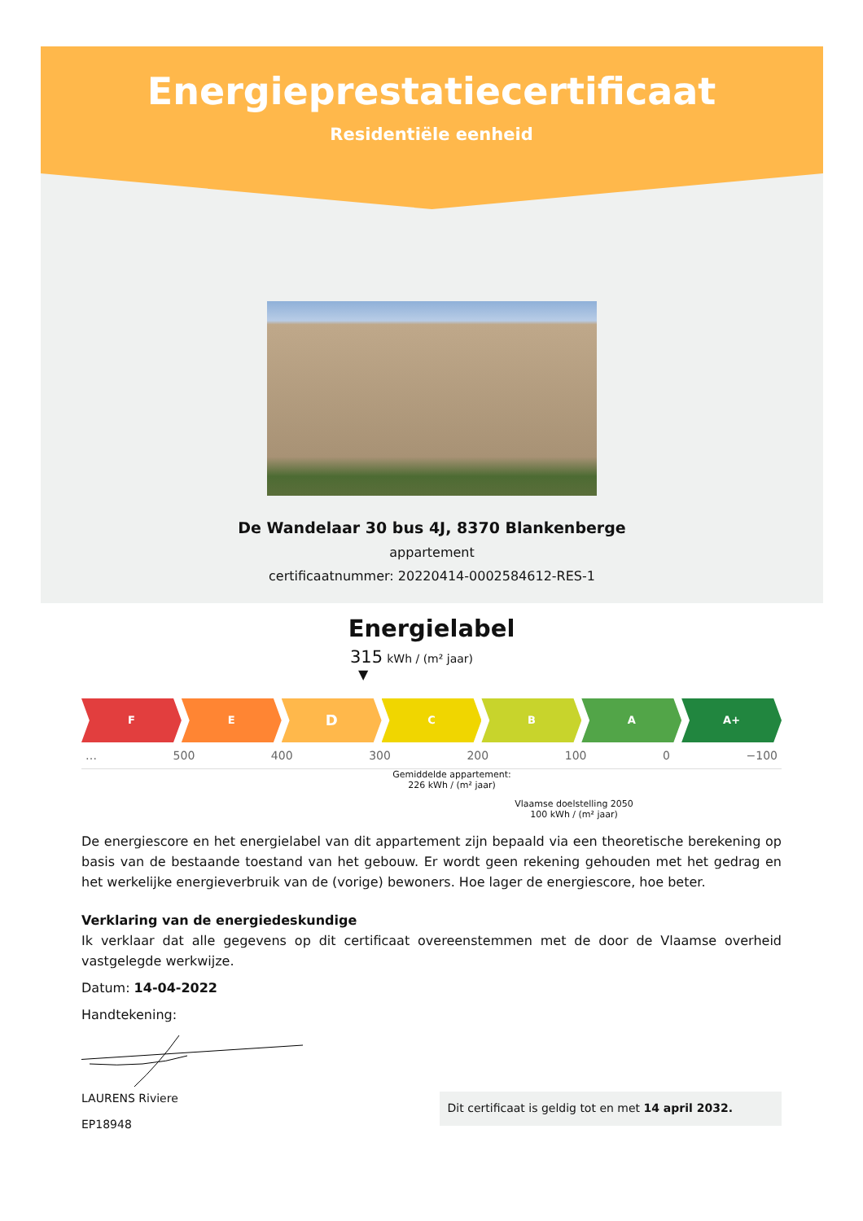Energieprestatiecertificaat
Residentiële eenheid
De Wandelaar 30 bus 4J, 8370 Blankenberge
appartement
certificaatnummer: 20220414-0002584612-RES-1
Energielabel
315 kWh / (m² jaar)
▼
F E
D
C B A A+
… 500 400 300 200 100 0 −100
Gemiddelde appartement:
226 kWh / (m² jaar)
Vlaamse doelstelling 2050
100 kWh / (m² jaar)
De energiescore en het energielabel van dit appartement zijn bepaald via een theoretische berekening op basis van de bestaande toestand van het gebouw. Er wordt geen rekening gehouden met het gedrag en het werkelijke energieverbruik van de (vorige) bewoners. Hoe lager de energiescore, hoe beter.
Verklaring van de energiedeskundige
Ik verklaar dat alle gegevens op dit certificaat overeenstemmen met de door de Vlaamse overheid vastgelegde werkwijze.
Datum: 14-04-2022
Handtekening:
LAURENS Riviere
EP18948
Dit certificaat is geldig tot en met 14 april 2032.